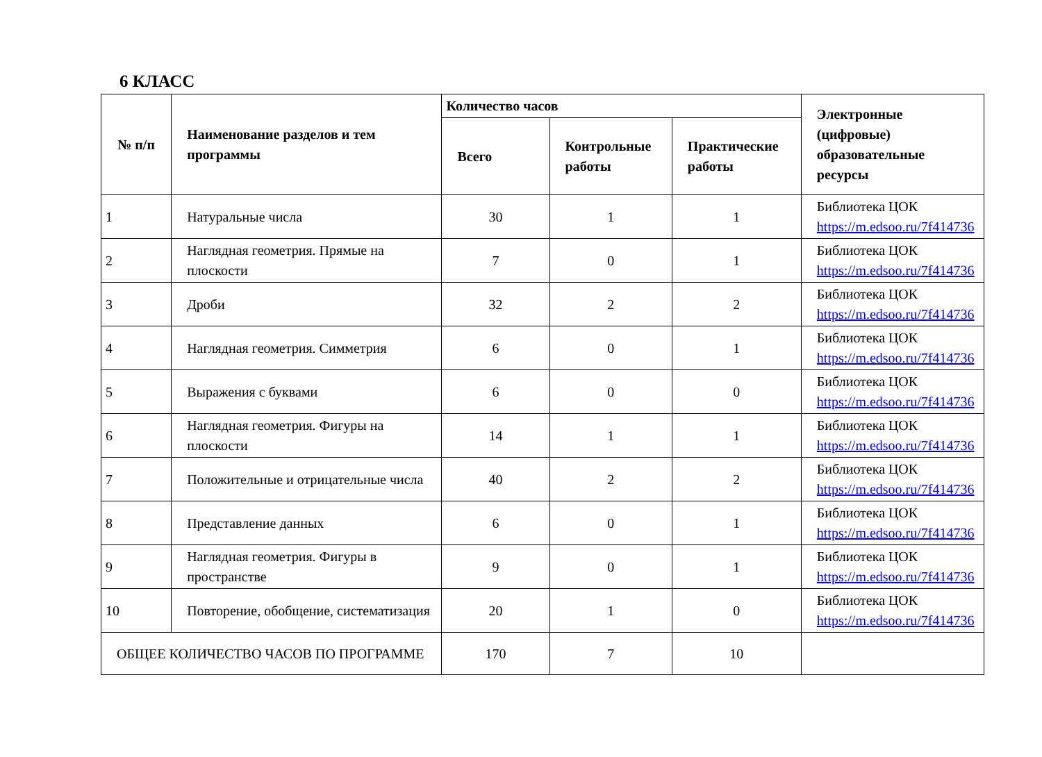6 КЛАСС
| № п/п | Наименование разделов и тем программы | Количество часов | | | Электронные (цифровые) образовательные ресурсы |
| --- | --- | --- | --- | --- | --- |
| | | Всего | Контрольные работы | Практические работы | |
| 1 | Натуральные числа | 30 | 1 | 1 | Библиотека ЦОК https://m.edsoo.ru/7f414736 |
| 2 | Наглядная геометрия. Прямые на плоскости | 7 | 0 | 1 | Библиотека ЦОК https://m.edsoo.ru/7f414736 |
| 3 | Дроби | 32 | 2 | 2 | Библиотека ЦОК https://m.edsoo.ru/7f414736 |
| 4 | Наглядная геометрия. Симметрия | 6 | 0 | 1 | Библиотека ЦОК https://m.edsoo.ru/7f414736 |
| 5 | Выражения с буквами | 6 | 0 | 0 | Библиотека ЦОК https://m.edsoo.ru/7f414736 |
| 6 | Наглядная геометрия. Фигуры на плоскости | 14 | 1 | 1 | Библиотека ЦОК https://m.edsoo.ru/7f414736 |
| 7 | Положительные и отрицательные числа | 40 | 2 | 2 | Библиотека ЦОК https://m.edsoo.ru/7f414736 |
| 8 | Представление данных | 6 | 0 | 1 | Библиотека ЦОК https://m.edsoo.ru/7f414736 |
| 9 | Наглядная геометрия. Фигуры в пространстве | 9 | 0 | 1 | Библиотека ЦОК https://m.edsoo.ru/7f414736 |
| 10 | Повторение, обобщение, систематизация | 20 | 1 | 0 | Библиотека ЦОК https://m.edsoo.ru/7f414736 |
| ОБЩЕЕ КОЛИЧЕСТВО ЧАСОВ ПО ПРОГРАММЕ | | 170 | 7 | 10 | |